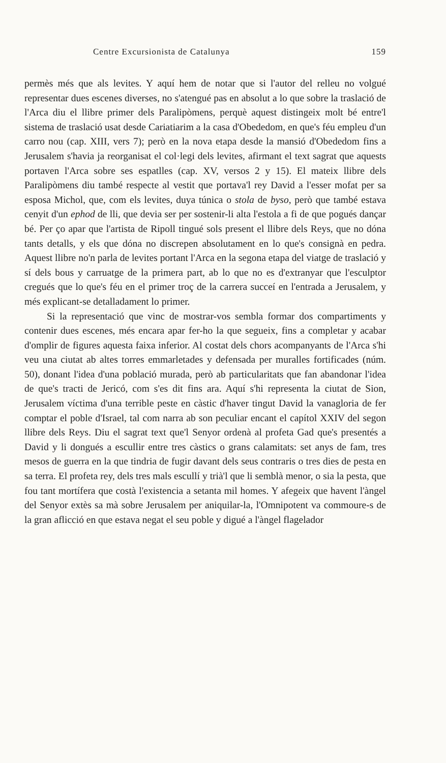Centre Excursionista de Catalunya 159
permès més que als levites. Y aquí hem de notar que si l'autor del relleu no volgué representar dues escenes diverses, no s'atengué pas en absolut a lo que sobre la traslació de l'Arca diu el llibre primer dels Paralipòmens, perquè aquest distingeix molt bé entre'l sistema de traslació usat desde Cariatiarim a la casa d'Obededom, en que's féu empleu d'un carro nou (cap. XIII, vers 7); però en la nova etapa desde la mansió d'Obededom fins a Jerusalem s'havia ja reorganisat el col·legi dels levites, afirmant el text sagrat que aquests portaven l'Arca sobre ses espatlles (cap. XV, versos 2 y 15). El mateix llibre dels Paralipòmens diu també respecte al vestit que portava'l rey David a l'esser mofat per sa esposa Michol, que, com els levites, duya túnica o stola de byso, però que també estava cenyit d'un ephod de lli, que devia ser per sostenir-li alta l'estola a fi de que pogués dançar bé. Per ço apar que l'artista de Ripoll tingué sols present el llibre dels Reys, que no dóna tants detalls, y els que dóna no discrepen absolutament en lo que's consignà en pedra. Aquest llibre no'n parla de levites portant l'Arca en la segona etapa del viatge de traslació y sí dels bous y carruatge de la primera part, ab lo que no es d'extranyar que l'esculptor cregués que lo que's féu en el primer troç de la carrera succeí en l'entrada a Jerusalem, y més explicant-se detalladament lo primer.
Si la representació que vinc de mostrar-vos sembla formar dos compartiments y contenir dues escenes, més encara apar fer-ho la que segueix, fins a completar y acabar d'omplir de figures aquesta faixa inferior. Al costat dels chors acompanyants de l'Arca s'hi veu una ciutat ab altes torres emmarletades y defensada per muralles fortificades (núm. 50), donant l'idea d'una població murada, però ab particularitats que fan abandonar l'idea de que's tracti de Jericó, com s'es dit fins ara. Aquí s'hi representa la ciutat de Sion, Jerusalem víctima d'una terrible peste en càstic d'haver tingut David la vanagloria de fer comptar el poble d'Israel, tal com narra ab son peculiar encant el capítol XXIV del segon llibre dels Reys. Diu el sagrat text que'l Senyor ordenà al profeta Gad que's presentés a David y li dongués a escullir entre tres càstics o grans calamitats: set anys de fam, tres mesos de guerra en la que tindria de fugir davant dels seus contraris o tres dies de pesta en sa terra. El profeta rey, dels tres mals escullí y trià'l que li semblà menor, o sia la pesta, que fou tant mortífera que costà l'existencia a setanta mil homes. Y afegeix que havent l'àngel del Senyor extès sa mà sobre Jerusalem per aniquilar-la, l'Omnipotent va commoure-s de la gran aflicció en que estava negat el seu poble y digué a l'àngel flagelador